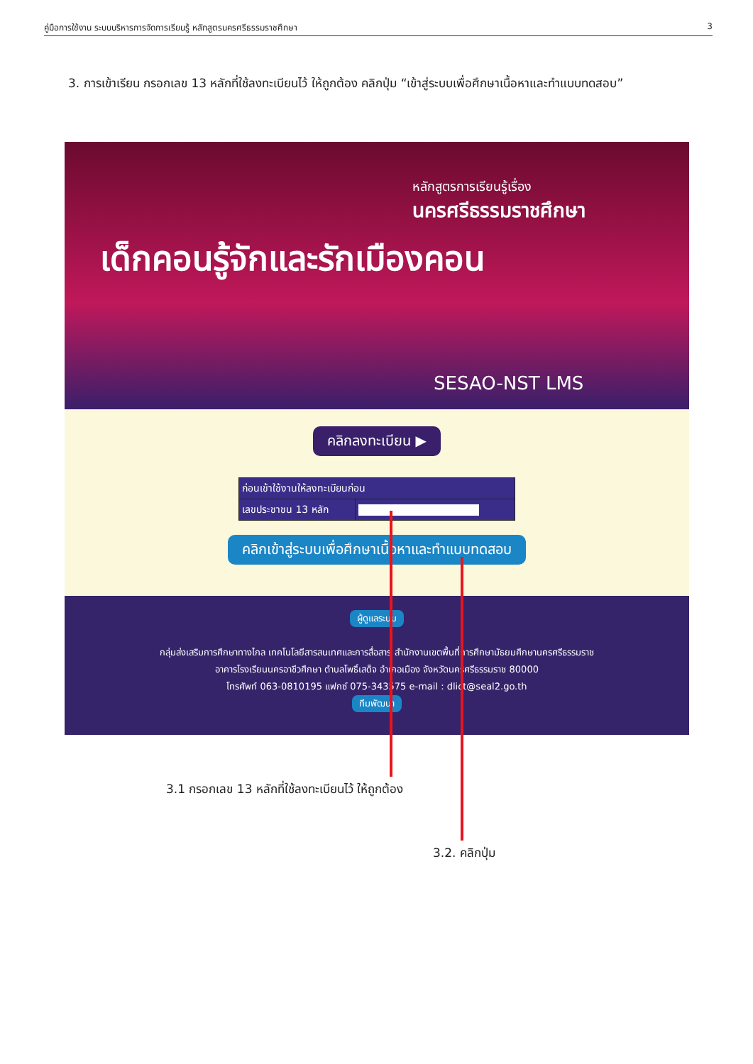คู่มือการใช้งาน ระบบบริหารการจัดการเรียนรู้ หลักสูตรนครศรีธรรมราชศึกษา 3
3. การเข้าเรียน กรอกเลข 13 หลักที่ใช้ลงทะเบียนไว้ ให้ถูกต้อง คลิกปุ่ม “เข้าสู่ระบบเพื่อศึกษาเนื้อหาและทำแบบทดสอบ”
หลักสูตรการเรียนรู้เรื่อง
นครศรีธรรมราชศึกษา
เด็กคอนรู้จักและรักเมืองคอน
SESAO-NST LMS
คลิกลงทะเบียน ▶
| ก่อนเข้าใช้งานให้ลงทะเบียนก่อน | |
| เลขประชาชน 13 หลัก | |
คลิกเข้าสู่ระบบเพื่อศึกษาเนื้อหาและทำแบบทดสอบ
ผู้ดูแลระบบ
กลุ่มส่งเสริมการศึกษาทางไกล เทคโนโลยีสารสนเทศและการสื่อสาร สำนักงานเขตพื้นที่การศึกษามัธยมศึกษานครศรีธรรมราช
อาคารโรงเรียนนครอาชีวศึกษา ตำบลโพธิ์เสด็จ อำเภอเมือง จังหวัดนครศรีธรรมราช 80000
โทรศัพท์ 063-0810195 แฟกซ์ 075-343575 e-mail : dlict@seal2.go.th
ทีมพัฒนา
3.1 กรอกเลข 13 หลักที่ใช้ลงทะเบียนไว้ ให้ถูกต้อง
3.2. คลิกปุ่ม